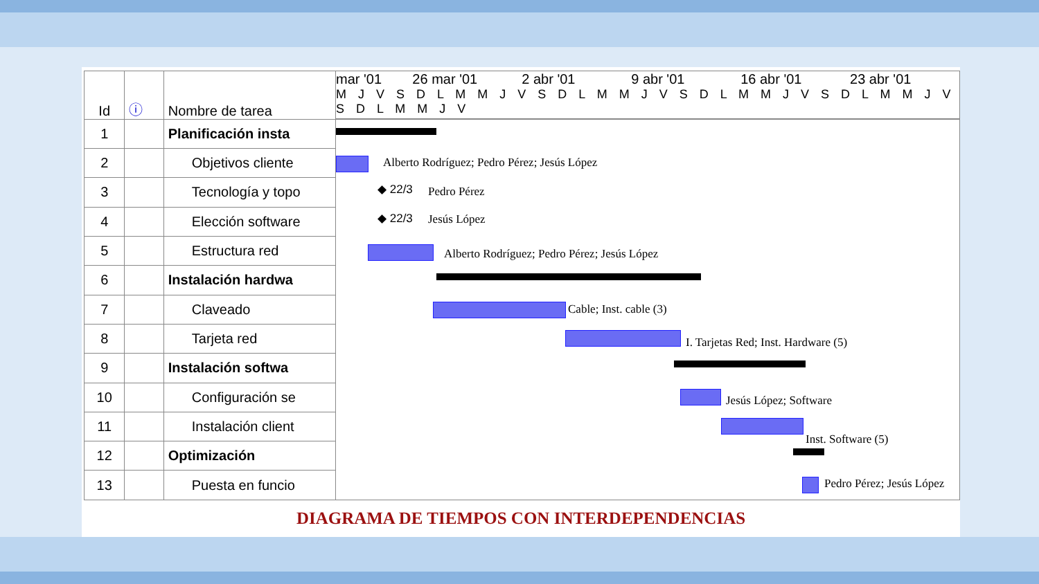| Id | ⓘ | Nombre de tarea |
| --- | --- | --- |
| 1 | | Planificación insta |
| 2 | | Objetivos cliente |
| 3 | | Tecnología y topo |
| 4 | | Elección software |
| 5 | | Estructura red |
| 6 | | Instalación hardwa |
| 7 | | Claveado |
| 8 | | Tarjeta red |
| 9 | | Instalación softwa |
| 10 | | Configuración se |
| 11 | | Instalación client |
| 12 | | Optimización |
| 13 | | Puesta en funcio |
mar '01 26 mar '01 2 abr '01 9 abr '01 16 abr '01 23 abr '01
M J V S D L M M J V S D L M M J V S D L M M J V S D L M M J V S D L M M J V
Alberto Rodríguez; Pedro Pérez; Jesús López
◆ 22/3 Pedro Pérez
◆ 22/3 Jesús López
Alberto Rodríguez; Pedro Pérez; Jesús López
Cable; Inst. cable (3)
I. Tarjetas Red; Inst. Hardware (5)
Jesús López; Software
Inst. Software (5)
Pedro Pérez; Jesús López
DIAGRAMA DE TIEMPOS CON INTERDEPENDENCIAS